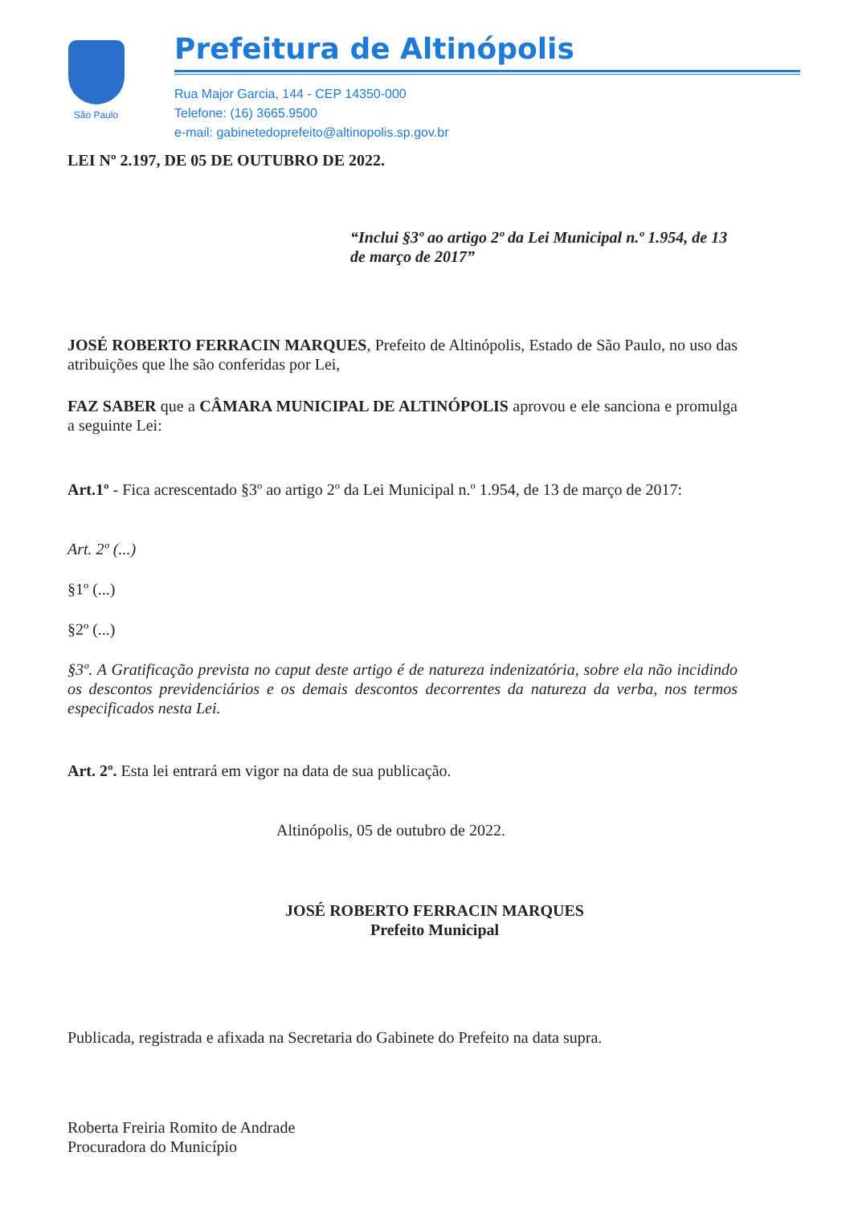São Paulo
Prefeitura de Altinópolis
Rua Major Garcia, 144 - CEP 14350-000
Telefone: (16) 3665.9500
e-mail: gabinetedoprefeito@altinopolis.sp.gov.br
LEI Nº 2.197, DE 05 DE OUTUBRO DE 2022.
“Inclui §3º ao artigo 2º da Lei Municipal n.º 1.954, de 13 de março de 2017”
JOSÉ ROBERTO FERRACIN MARQUES, Prefeito de Altinópolis, Estado de São Paulo, no uso das atribuições que lhe são conferidas por Lei,
FAZ SABER que a CÂMARA MUNICIPAL DE ALTINÓPOLIS aprovou e ele sanciona e promulga a seguinte Lei:
Art.1º - Fica acrescentado §3º ao artigo 2º da Lei Municipal n.º 1.954, de 13 de março de 2017:
Art. 2º (...)
§1º (...)
§2º (...)
§3º. A Gratificação prevista no caput deste artigo é de natureza indenizatória, sobre ela não incidindo os descontos previdenciários e os demais descontos decorrentes da natureza da verba, nos termos especificados nesta Lei.
Art. 2º. Esta lei entrará em vigor na data de sua publicação.
Altinópolis, 05 de outubro de 2022.
JOSÉ ROBERTO FERRACIN MARQUES
Prefeito Municipal
Publicada, registrada e afixada na Secretaria do Gabinete do Prefeito na data supra.
Roberta Freiria Romito de Andrade
Procuradora do Município